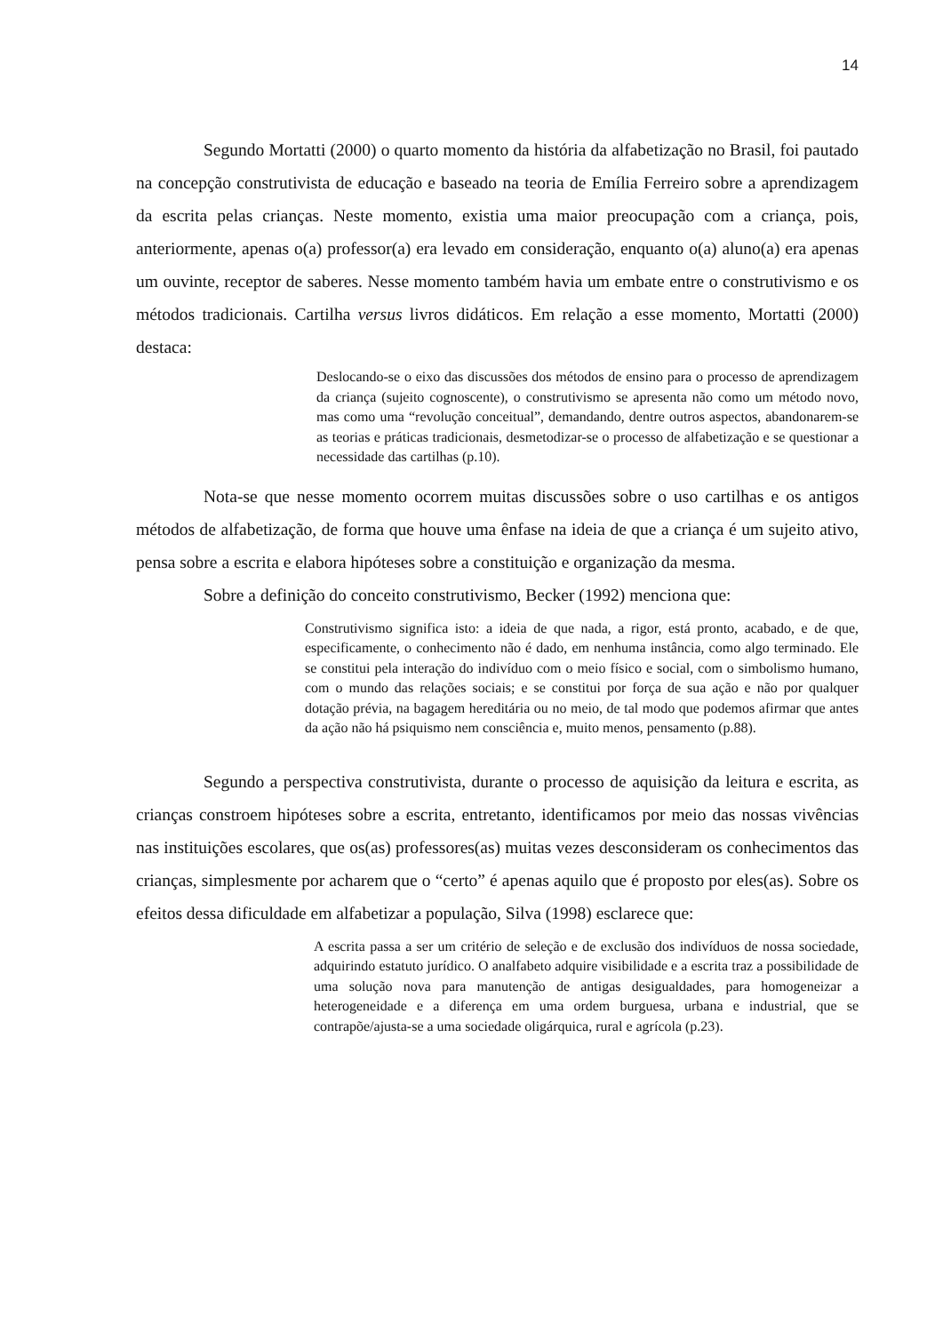14
Segundo Mortatti (2000) o quarto momento da história da alfabetização no Brasil, foi pautado na concepção construtivista de educação e baseado na teoria de Emília Ferreiro sobre a aprendizagem da escrita pelas crianças. Neste momento, existia uma maior preocupação com a criança, pois, anteriormente, apenas o(a) professor(a) era levado em consideração, enquanto o(a) aluno(a) era apenas um ouvinte, receptor de saberes. Nesse momento também havia um embate entre o construtivismo e os métodos tradicionais. Cartilha versus livros didáticos. Em relação a esse momento, Mortatti (2000) destaca:
Deslocando-se o eixo das discussões dos métodos de ensino para o processo de aprendizagem da criança (sujeito cognoscente), o construtivismo se apresenta não como um método novo, mas como uma “revolução conceitual”, demandando, dentre outros aspectos, abandonarem-se as teorias e práticas tradicionais, desmetodizar-se o processo de alfabetização e se questionar a necessidade das cartilhas (p.10).
Nota-se que nesse momento ocorrem muitas discussões sobre o uso cartilhas e os antigos métodos de alfabetização, de forma que houve uma ênfase na ideia de que a criança é um sujeito ativo, pensa sobre a escrita e elabora hipóteses sobre a constituição e organização da mesma.
Sobre a definição do conceito construtivismo, Becker (1992) menciona que:
Construtivismo significa isto: a ideia de que nada, a rigor, está pronto, acabado, e de que, especificamente, o conhecimento não é dado, em nenhuma instância, como algo terminado. Ele se constitui pela interação do indivíduo com o meio físico e social, com o simbolismo humano, com o mundo das relações sociais; e se constitui por força de sua ação e não por qualquer dotação prévia, na bagagem hereditária ou no meio, de tal modo que podemos afirmar que antes da ação não há psiquismo nem consciência e, muito menos, pensamento (p.88).
Segundo a perspectiva construtivista, durante o processo de aquisição da leitura e escrita, as crianças constroem hipóteses sobre a escrita, entretanto, identificamos por meio das nossas vivências nas instituições escolares, que os(as) professores(as) muitas vezes desconsideram os conhecimentos das crianças, simplesmente por acharem que o “certo” é apenas aquilo que é proposto por eles(as). Sobre os efeitos dessa dificuldade em alfabetizar a população, Silva (1998) esclarece que:
A escrita passa a ser um critério de seleção e de exclusão dos indivíduos de nossa sociedade, adquirindo estatuto jurídico. O analfabeto adquire visibilidade e a escrita traz a possibilidade de uma solução nova para manutenção de antigas desigualdades, para homogeneizar a heterogeneidade e a diferença em uma ordem burguesa, urbana e industrial, que se contrapõe/ajusta-se a uma sociedade oligárquica, rural e agrícola (p.23).